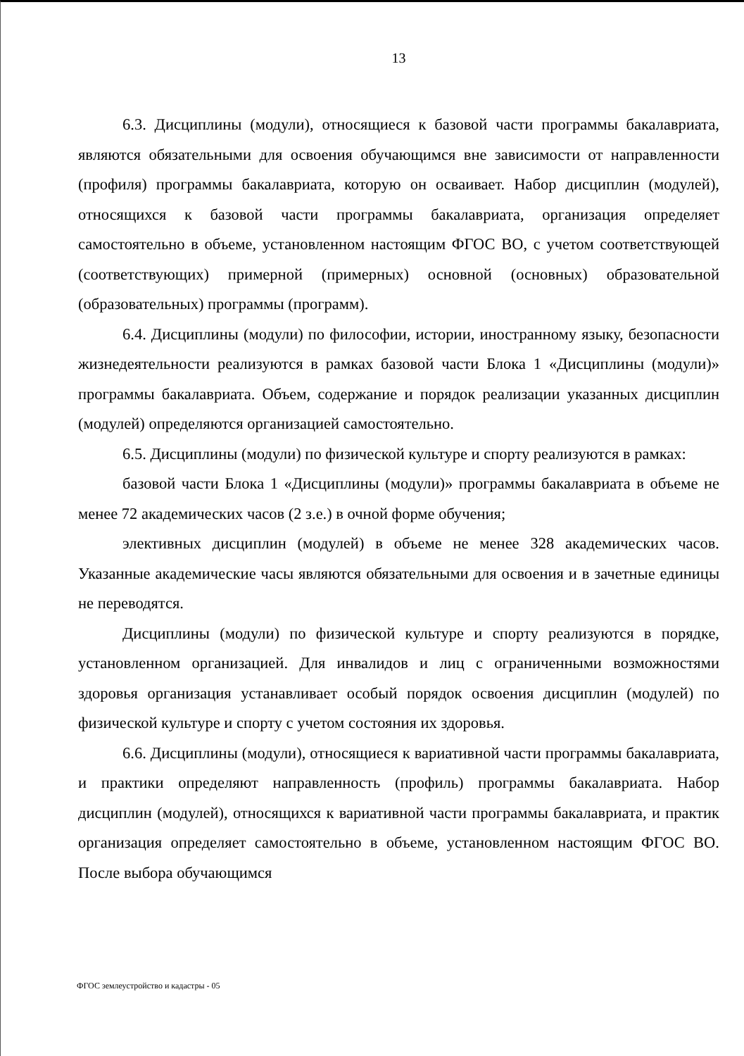13
6.3. Дисциплины (модули), относящиеся к базовой части программы бакалавриата, являются обязательными для освоения обучающимся вне зависимости от направленности (профиля) программы бакалавриата, которую он осваивает. Набор дисциплин (модулей), относящихся к базовой части программы бакалавриата, организация определяет самостоятельно в объеме, установленном настоящим ФГОС ВО, с учетом соответствующей (соответствующих) примерной (примерных) основной (основных) образовательной (образовательных) программы (программ).
6.4. Дисциплины (модули) по философии, истории, иностранному языку, безопасности жизнедеятельности реализуются в рамках базовой части Блока 1 «Дисциплины (модули)» программы бакалавриата. Объем, содержание и порядок реализации указанных дисциплин (модулей) определяются организацией самостоятельно.
6.5. Дисциплины (модули) по физической культуре и спорту реализуются в рамках:
базовой части Блока 1 «Дисциплины (модули)» программы бакалавриата в объеме не менее 72 академических часов (2 з.е.) в очной форме обучения;
элективных дисциплин (модулей) в объеме не менее 328 академических часов. Указанные академические часы являются обязательными для освоения и в зачетные единицы не переводятся.
Дисциплины (модули) по физической культуре и спорту реализуются в порядке, установленном организацией. Для инвалидов и лиц с ограниченными возможностями здоровья организация устанавливает особый порядок освоения дисциплин (модулей) по физической культуре и спорту с учетом состояния их здоровья.
6.6. Дисциплины (модули), относящиеся к вариативной части программы бакалавриата, и практики определяют направленность (профиль) программы бакалавриата. Набор дисциплин (модулей), относящихся к вариативной части программы бакалавриата, и практик организация определяет самостоятельно в объеме, установленном настоящим ФГОС ВО. После выбора обучающимся
ФГОС землеустройство и кадастры - 05